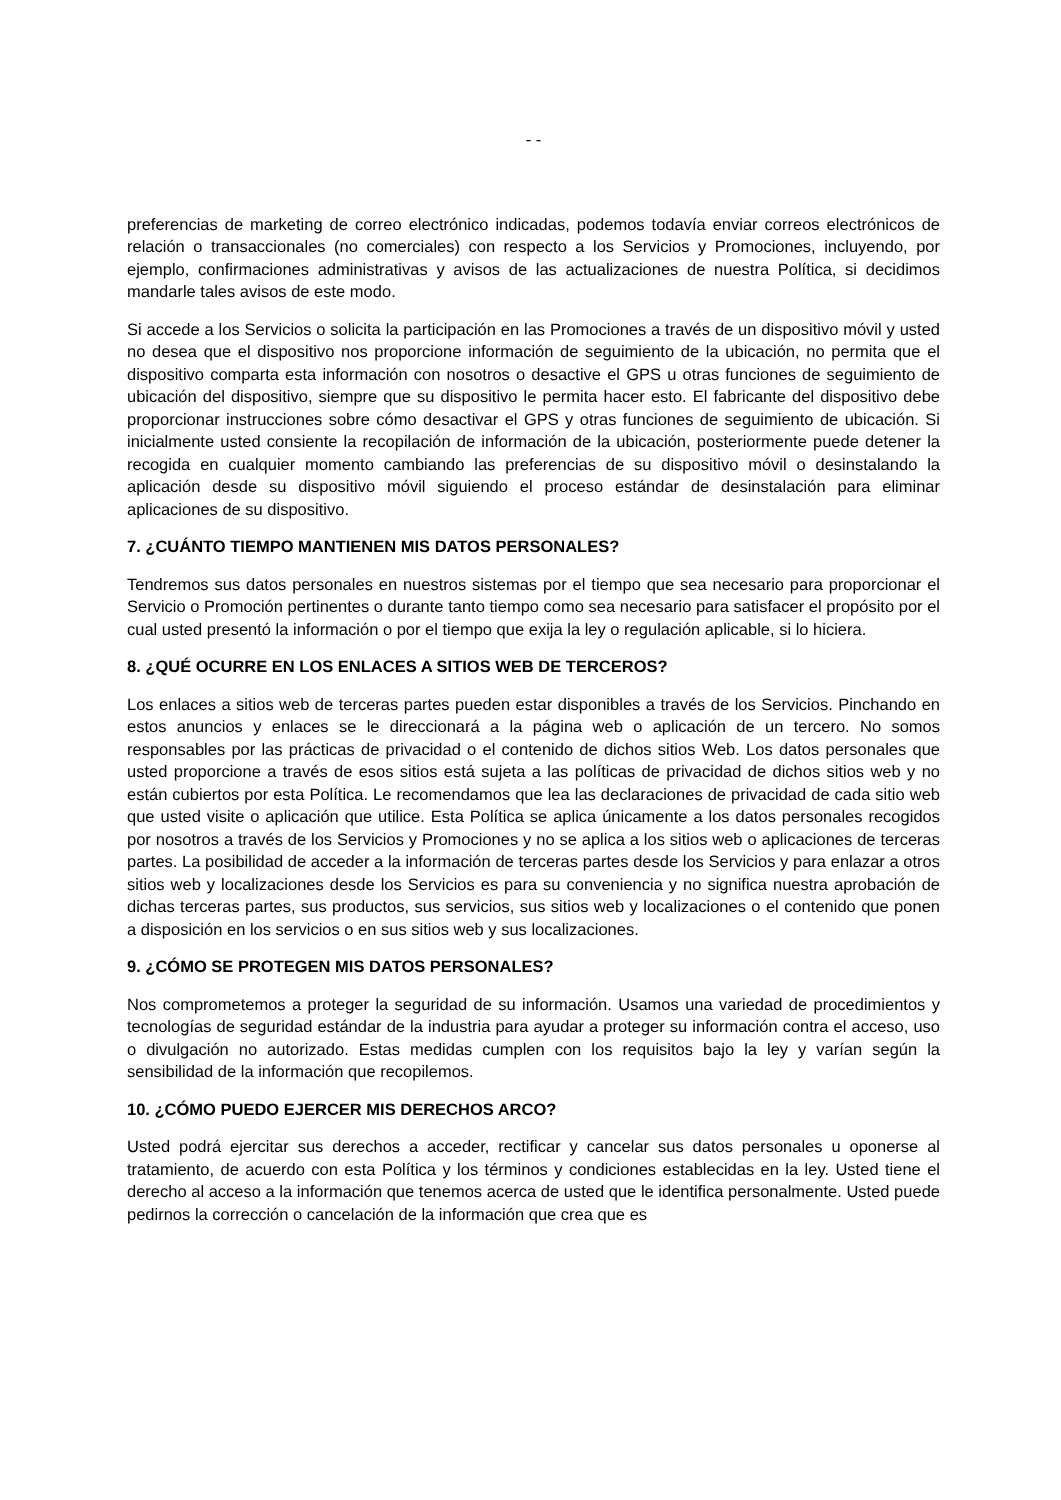- -
preferencias de marketing de correo electrónico indicadas, podemos todavía enviar correos electrónicos de relación o transaccionales (no comerciales) con respecto a los Servicios y Promociones, incluyendo, por ejemplo, confirmaciones administrativas y avisos de las actualizaciones de nuestra Política, si decidimos mandarle tales avisos de este modo.
Si accede a los Servicios o solicita la participación en las Promociones a través de un dispositivo móvil y usted no desea que el dispositivo nos proporcione información de seguimiento de la ubicación, no permita que el dispositivo comparta esta información con nosotros o desactive el GPS u otras funciones de seguimiento de ubicación del dispositivo, siempre que su dispositivo le permita hacer esto. El fabricante del dispositivo debe proporcionar instrucciones sobre cómo desactivar el GPS y otras funciones de seguimiento de ubicación. Si inicialmente usted consiente la recopilación de información de la ubicación, posteriormente puede detener la recogida en cualquier momento cambiando las preferencias de su dispositivo móvil o desinstalando la aplicación desde su dispositivo móvil siguiendo el proceso estándar de desinstalación para eliminar aplicaciones de su dispositivo.
7. ¿CUÁNTO TIEMPO MANTIENEN MIS DATOS PERSONALES?
Tendremos sus datos personales en nuestros sistemas por el tiempo que sea necesario para proporcionar el Servicio o Promoción pertinentes o durante tanto tiempo como sea necesario para satisfacer el propósito por el cual usted presentó la información o por el tiempo que exija la ley o regulación aplicable, si lo hiciera.
8. ¿QUÉ OCURRE EN LOS ENLACES A SITIOS WEB DE TERCEROS?
Los enlaces a sitios web de terceras partes pueden estar disponibles a través de los Servicios. Pinchando en estos anuncios y enlaces se le direccionará a la página web o aplicación de un tercero. No somos responsables por las prácticas de privacidad o el contenido de dichos sitios Web. Los datos personales que usted proporcione a través de esos sitios está sujeta a las políticas de privacidad de dichos sitios web y no están cubiertos por esta Política. Le recomendamos que lea las declaraciones de privacidad de cada sitio web que usted visite o aplicación que utilice. Esta Política se aplica únicamente a los datos personales recogidos por nosotros a través de los Servicios y Promociones y no se aplica a los sitios web o aplicaciones de terceras partes. La posibilidad de acceder a la información de terceras partes desde los Servicios y para enlazar a otros sitios web y localizaciones desde los Servicios es para su conveniencia y no significa nuestra aprobación de dichas terceras partes, sus productos, sus servicios, sus sitios web y localizaciones o el contenido que ponen a disposición en los servicios o en sus sitios web y sus localizaciones.
9. ¿CÓMO SE PROTEGEN MIS DATOS PERSONALES?
Nos comprometemos a proteger la seguridad de su información. Usamos una variedad de procedimientos y tecnologías de seguridad estándar de la industria para ayudar a proteger su información contra el acceso, uso o divulgación no autorizado. Estas medidas cumplen con los requisitos bajo la ley y varían según la sensibilidad de la información que recopilemos.
10. ¿CÓMO PUEDO EJERCER MIS DERECHOS ARCO?
Usted podrá ejercitar sus derechos a acceder, rectificar y cancelar sus datos personales u oponerse al tratamiento, de acuerdo con esta Política y los términos y condiciones establecidas en la ley. Usted tiene el derecho al acceso a la información que tenemos acerca de usted que le identifica personalmente. Usted puede pedirnos la corrección o cancelación de la información que crea que es